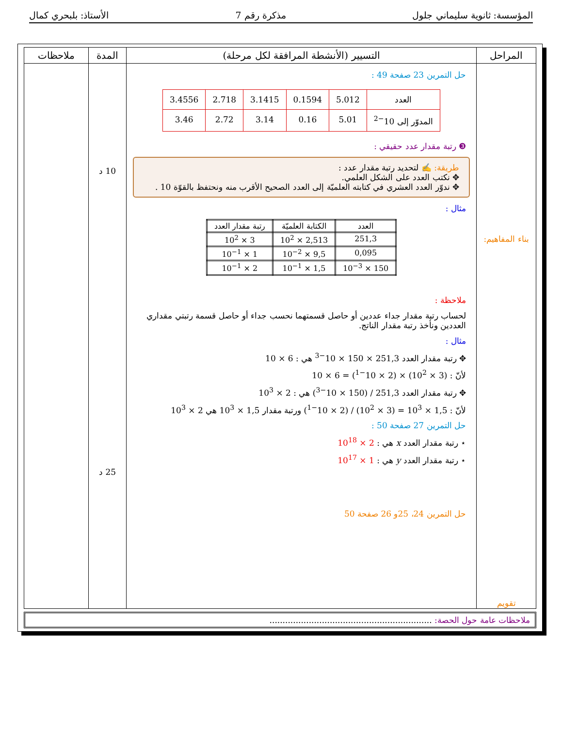المؤسسة: ثانوية سليماني جلول مذكرة رقم 7 الأستاذ: بلبحري كمال
| المراحل | التسيير (الأنشطة المرافقة لكل مرحلة) | المدة | ملاحظات |
| --- | --- | --- | --- |
| بناء المفاهيم: تقويم | حل التمرين 23 صفحة 49 : / العدد / 5.012 / 0.1594 / 3.1415 / 2.718 / 3.4556 / / المدوّر إلى 10<sup>−2</sup> / 5.01 / 0.16 / 3.14 / 2.72 / 3.46 / ❸ رتبة مقدار عدد حقيقي : طريقة: ✍ لتحديد رتبة مقدار عدد : ✥ نكتب العدد على الشكل العلمي. ✥ ندوّر العدد العشري في كتابته العلميّة إلى العدد الصحيح الأقرب منه ونحتفظ بالقوّة 10 . مثال : / العدد / الكتابة العلميّة / رتبة مقدار العدد / / 251,3 / 2,513 × 10<sup>2</sup> / 3 × 10<sup>2</sup> / / 0,095 / 9,5 × 10<sup>−2</sup> / 1 × 10<sup>−1</sup> / / 150 × 10<sup>−3</sup> / 1,5 × 10<sup>−1</sup> / 2 × 10<sup>−1</sup> / ملاحظة : لحساب رتبة مقدار جداء عددين أو حاصل قسمتهما نحسب جداء أو حاصل قسمة رتبتي مقداري العددين ونأخذ رتبة مقدار الناتج. مثال : ✥ رتبة مقدار العدد 251,3 × 150 × 10<sup>−3</sup> هي : 6 × 10 لأنّ : (3 × 10<sup>2</sup>) × (2 × 10<sup>−1</sup>) = 6 × 10 ✥ رتبة مقدار العدد 251,3 / (150 × 10<sup>−3</sup>) هي : 2 × 10<sup>3</sup> لأنّ : 1,5 × 10<sup>3</sup> = (3 × 10<sup>2</sup>) / (2 × 10<sup>−1</sup>) ورتبة مقدار 1,5 × 10<sup>3</sup> هي 2 × 10<sup>3</sup> حل التمرين 27 صفحة 50 : ⋆ رتبة مقدار العدد x هي : 2 × 10<sup>18</sup> ⋆ رتبة مقدار العدد y هي : 1 × 10<sup>17</sup> حل التمرين 24، 25و 26 صفحة 50 | 10 د 25 د | |
ملاحظات عامة حول الحصة: ..............................................................